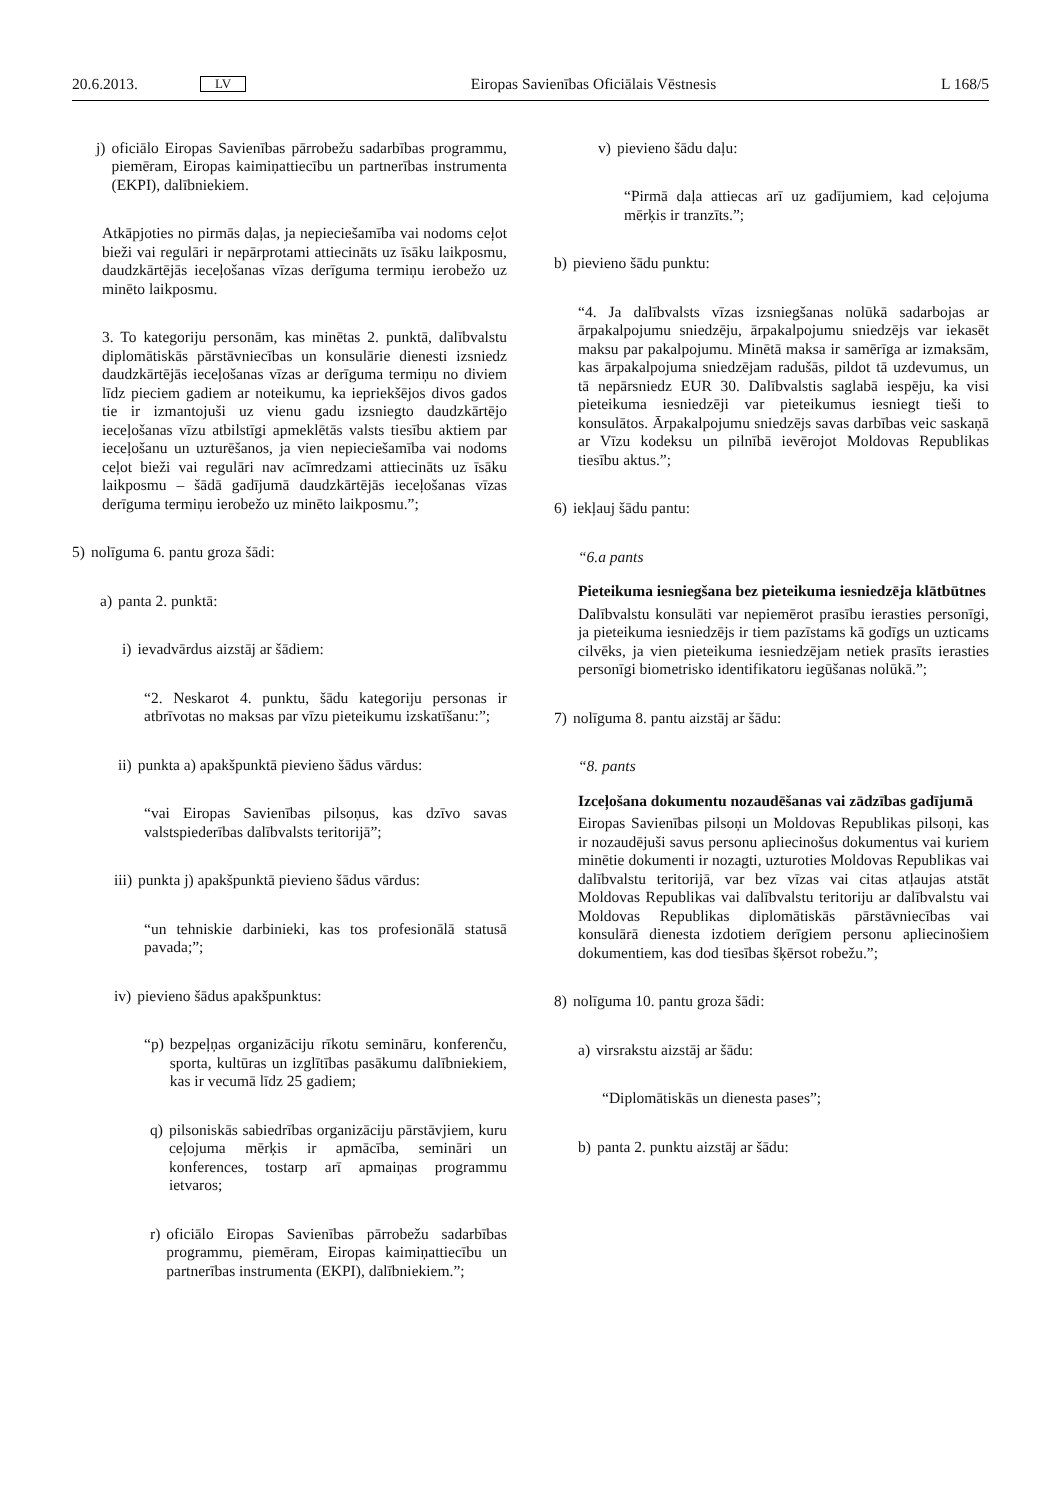20.6.2013. LV Eiropas Savienības Oficiālais Vēstnesis L 168/5
j) oficiālo Eiropas Savienības pārrobežu sadarbības programmu, piemēram, Eiropas kaimiņattiecību un partnerības instrumenta (EKPI), dalībniekiem.
Atkāpjoties no pirmās daļas, ja nepieciešamība vai nodoms ceļot bieži vai regulāri ir nepārprotami attiecināts uz īsāku laikposmu, daudzkārtējās ieceļošanas vīzas derīguma termiņu ierobežo uz minēto laikposmu.
3. To kategoriju personām, kas minētas 2. punktā, dalībvalstu diplomātiskās pārstāvniecības un konsulārie dienesti izsniedz daudzkārtējās ieceļošanas vīzas ar derīguma termiņu no diviem līdz pieciem gadiem ar noteikumu, ka iepriekšējos divos gados tie ir izmantojuši uz vienu gadu izsniegto daudzkārtējo ieceļošanas vīzu atbilstīgi apmeklētās valsts tiesību aktiem par ieceļošanu un uzturēšanos, ja vien nepieciešamība vai nodoms ceļot bieži vai regulāri nav acīmredzami attiecināts uz īsāku laikposmu – šādā gadījumā daudzkārtējās ieceļošanas vīzas derīguma termiņu ierobežo uz minēto laikposmu.”;
5) nolīguma 6. pantu groza šādi:
a) panta 2. punktā:
i) ievadvārdus aizstāj ar šādiem:
“2. Neskarot 4. punktu, šādu kategoriju personas ir atbrīvotas no maksas par vīzu pieteikumu izskatīšanu:”;
ii) punkta a) apakšpunktā pievieno šādus vārdus:
“vai Eiropas Savienības pilsoņus, kas dzīvo savas valstspiederības dalībvalsts teritorijā”;
iii) punkta j) apakšpunktā pievieno šādus vārdus:
“un tehniskie darbinieki, kas tos profesionālā statusā pavada;”;
iv) pievieno šādus apakšpunktus:
“p) bezpeļņas organizāciju rīkotu semināru, konferenču, sporta, kultūras un izglītības pasākumu dalībniekiem, kas ir vecumā līdz 25 gadiem;
q) pilsoniskās sabiedrības organizāciju pārstāvjiem, kuru ceļojuma mērķis ir apmācība, semināri un konferences, tostarp arī apmaiņas programmu ietvaros;
r) oficiālo Eiropas Savienības pārrobežu sadarbības programmu, piemēram, Eiropas kaimiņattiecību un partnerības instrumenta (EKPI), dalībniekiem.”;
v) pievieno šādu daļu:
“Pirmā daļa attiecas arī uz gadījumiem, kad ceļojuma mērķis ir tranzīts.”;
b) pievieno šādu punktu:
“4. Ja dalībvalsts vīzas izsniegšanas nolūkā sadarbojas ar ārpakalpojumu sniedzēju, ārpakalpojumu sniedzējs var iekasēt maksu par pakalpojumu. Minētā maksa ir samērīga ar izmaksām, kas ārpakalpojuma sniedzējam radušās, pildot tā uzdevumus, un tā nepārsniedz EUR 30. Dalībvalstis saglabā iespēju, ka visi pieteikuma iesniedzēji var pieteikumus iesniegt tieši to konsulātos. Ārpakalpojumu sniedzējs savas darbības veic saskaņā ar Vīzu kodeksu un pilnībā ievērojot Moldovas Republikas tiesību aktus.”;
6) iekļauj šādu pantu:
“6.a pants
Pieteikuma iesniegšana bez pieteikuma iesniedzēja klātbūtnes
Dalībvalstu konsulāti var nepiemērot prasību ierasties personīgi, ja pieteikuma iesniedzējs ir tiem pazīstams kā godīgs un uzticams cilvēks, ja vien pieteikuma iesniedzējam netiek prasīts ierasties personīgi biometrisko identifikatoru iegūšanas nolūkā.”;
7) nolīguma 8. pantu aizstāj ar šādu:
“8. pants
Izceļošana dokumentu nozaudēšanas vai zādzības gadījumā
Eiropas Savienības pilsoņi un Moldovas Republikas pilsoņi, kas ir nozaudējuši savus personu apliecinošus dokumentus vai kuriem minētie dokumenti ir nozagti, uzturoties Moldovas Republikas vai dalībvalstu teritorijā, var bez vīzas vai citas atļaujas atstāt Moldovas Republikas vai dalībvalstu teritoriju ar dalībvalstu vai Moldovas Republikas diplomātiskās pārstāvniecības vai konsulārā dienesta izdotiem derīgiem personu apliecinošiem dokumentiem, kas dod tiesības šķērsot robežu.”;
8) nolīguma 10. pantu groza šādi:
a) virsrakstu aizstāj ar šādu:
“Diplomātiskās un dienesta pases”;
b) panta 2. punktu aizstāj ar šādu: